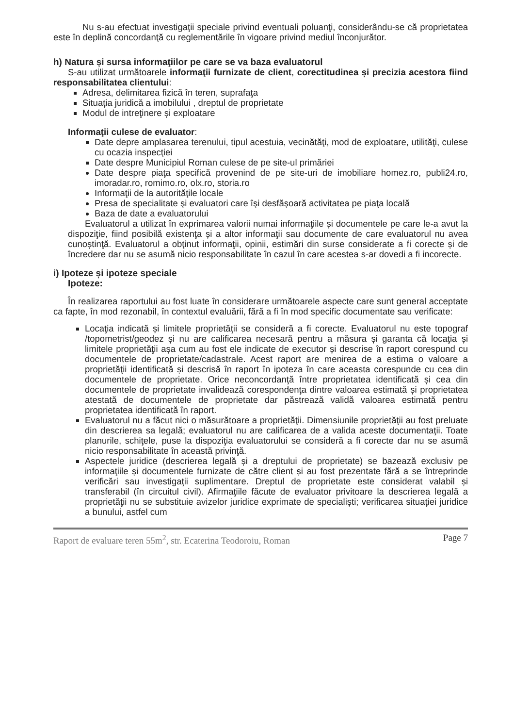Nu s-au efectuat investigaţii speciale privind eventuali poluanţi, considerându-se că proprietatea este în deplină concordanţă cu reglementările în vigoare privind mediul înconjurător.
h) Natura și sursa informaţiilor pe care se va baza evaluatorul
S-au utilizat următoarele informaţii furnizate de client, corectitudinea și precizia acestora fiind responsabilitatea clientului:
Adresa, delimitarea fizică în teren, suprafaţa
Situaţia juridică a imobilului , dreptul de proprietate
Modul de intreţinere și exploatare
Informaţii culese de evaluator:
Date depre amplasarea terenului, tipul acestuia, vecinătăţi, mod de exploatare, utilităţi, culese cu ocazia inspecţiei
Date despre Municipiul Roman culese de pe site-ul primăriei
Date despre piaţa specifică provenind de pe site-uri de imobiliare homez.ro, publi24.ro, imoradar.ro, romimo.ro, olx.ro, storia.ro
Informaţii de la autorităţile locale
Presa de specialitate şi evaluatori care îşi desfăşoară activitatea pe piaţa locală
Baza de date a evaluatorului
Evaluatorul a utilizat în exprimarea valorii numai informaţiile și documentele pe care le-a avut la dispoziţie, fiind posibilă existenţa și a altor informaţii sau documente de care evaluatorul nu avea cunoștinţă. Evaluatorul a obţinut informaţii, opinii, estimări din surse considerate a fi corecte și de încredere dar nu se asumă nicio responsabilitate în cazul în care acestea s-ar dovedi a fi incorecte.
i) Ipoteze și ipoteze speciale
Ipoteze:
În realizarea raportului au fost luate în considerare următoarele aspecte care sunt general acceptate ca fapte, în mod rezonabil, în contextul evaluării, fără a fi în mod specific documentate sau verificate:
Locaţia indicată și limitele proprietăţii se consideră a fi corecte. Evaluatorul nu este topograf /topometrist/geodez și nu are calificarea necesară pentru a măsura și garanta că locaţia și limitele proprietăţii așa cum au fost ele indicate de executor și descrise în raport corespund cu documentele de proprietate/cadastrale. Acest raport are menirea de a estima o valoare a proprietăţii identificată și descrisă în raport în ipoteza în care aceasta corespunde cu cea din documentele de proprietate. Orice neconcordanţă între proprietatea identificată și cea din documentele de proprietate invalidează corespondenţa dintre valoarea estimată și proprietatea atestată de documentele de proprietate dar păstrează validă valoarea estimată pentru proprietatea identificată în raport.
Evaluatorul nu a făcut nici o măsurătoare a proprietăţii. Dimensiunile proprietăţii au fost preluate din descrierea sa legală; evaluatorul nu are calificarea de a valida aceste documentaţii. Toate planurile, schiţele, puse la dispoziţia evaluatorului se consideră a fi corecte dar nu se asumă nicio responsabilitate în această privinţă.
Aspectele juridice (descrierea legală și a dreptului de proprietate) se bazează exclusiv pe informaţiile și documentele furnizate de către client și au fost prezentate fără a se întreprinde verificări sau investigaţii suplimentare. Dreptul de proprietate este considerat valabil și transferabil (în circuitul civil). Afirmaţiile făcute de evaluator privitoare la descrierea legală a proprietăţii nu se substituie avizelor juridice exprimate de specialiști; verificarea situaţiei juridice a bunului, astfel cum
Raport de evaluare teren 55m<sup>2</sup>, str. Ecaterina Teodoroiu, Roman Page 7